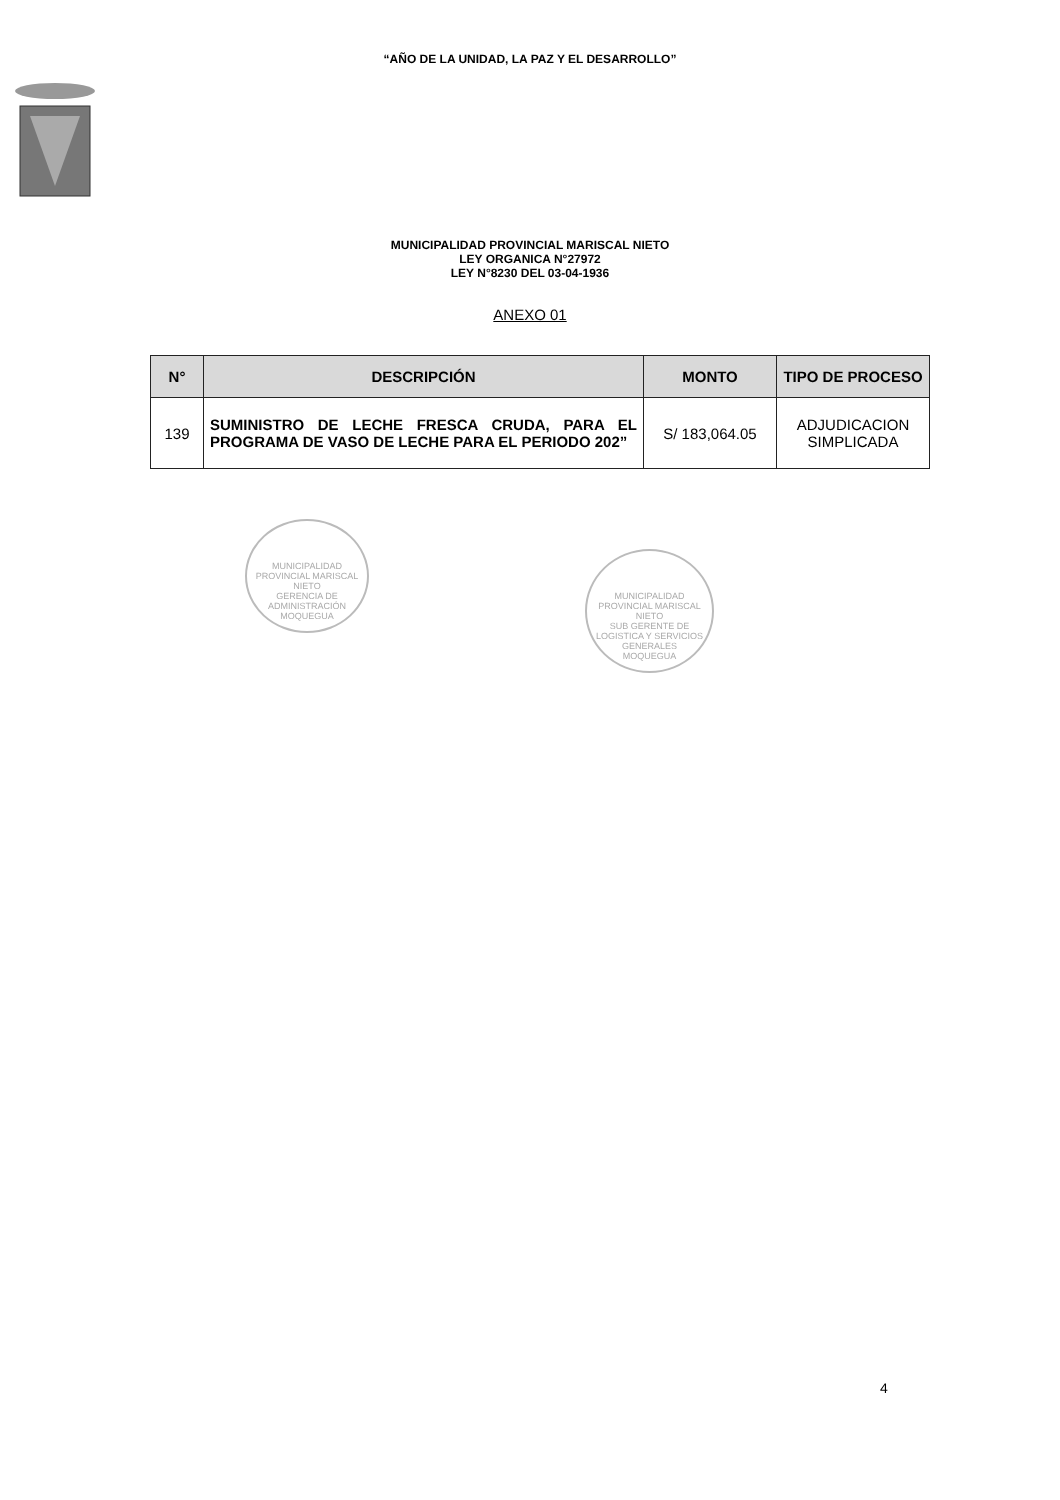“AÑO DE LA UNIDAD, LA PAZ Y EL DESARROLLO”
MUNICIPALIDAD PROVINCIAL MARISCAL NIETO
LEY ORGANICA N°27972
LEY N°8230 DEL 03-04-1936
ANEXO 01
| N° | DESCRIPCIÓN | MONTO | TIPO DE PROCESO |
| --- | --- | --- | --- |
| 139 | SUMINISTRO DE LECHE FRESCA CRUDA, PARA EL PROGRAMA DE VASO DE LECHE PARA EL PERIODO 202” | S/ 183,064.05 | ADJUDICACION SIMPLICADA |
MUNICIPALIDAD PROVINCIAL MARISCAL NIETO
GERENCIA DE ADMINISTRACIÓN
MOQUEGUA
MUNICIPALIDAD PROVINCIAL MARISCAL NIETO
SUB GERENTE DE LOGISTICA Y SERVICIOS GENERALES
MOQUEGUA
4